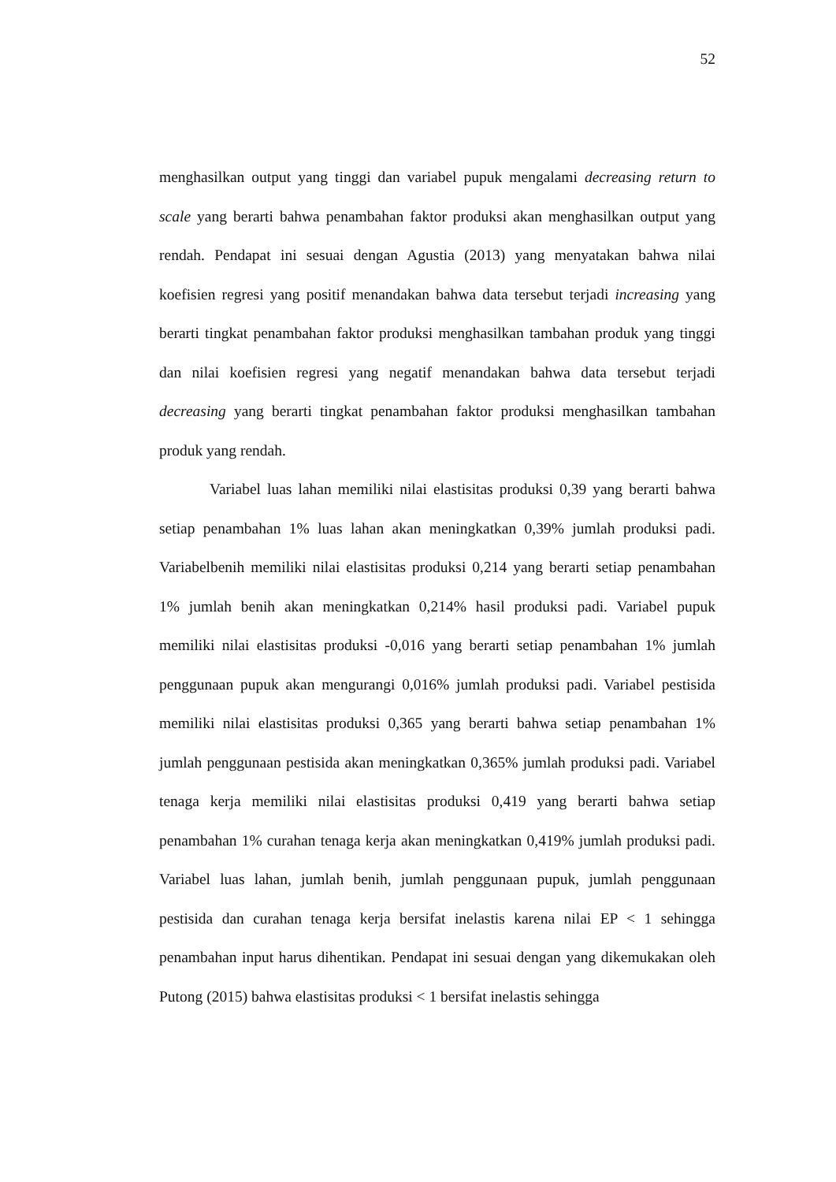52
menghasilkan output yang tinggi dan variabel pupuk mengalami decreasing return to scale yang berarti bahwa penambahan faktor produksi akan menghasilkan output yang rendah. Pendapat ini sesuai dengan Agustia (2013) yang menyatakan bahwa nilai koefisien regresi yang positif menandakan bahwa data tersebut terjadi increasing yang berarti tingkat penambahan faktor produksi menghasilkan tambahan produk yang tinggi dan nilai koefisien regresi yang negatif menandakan bahwa data tersebut terjadi decreasing yang berarti tingkat penambahan faktor produksi menghasilkan tambahan produk yang rendah.
Variabel luas lahan memiliki nilai elastisitas produksi 0,39 yang berarti bahwa setiap penambahan 1% luas lahan akan meningkatkan 0,39% jumlah produksi padi. Variabelbenih memiliki nilai elastisitas produksi 0,214 yang berarti setiap penambahan 1% jumlah benih akan meningkatkan 0,214% hasil produksi padi. Variabel pupuk memiliki nilai elastisitas produksi -0,016 yang berarti setiap penambahan 1% jumlah penggunaan pupuk akan mengurangi 0,016% jumlah produksi padi. Variabel pestisida memiliki nilai elastisitas produksi 0,365 yang berarti bahwa setiap penambahan 1% jumlah penggunaan pestisida akan meningkatkan 0,365% jumlah produksi padi. Variabel tenaga kerja memiliki nilai elastisitas produksi 0,419 yang berarti bahwa setiap penambahan 1% curahan tenaga kerja akan meningkatkan 0,419% jumlah produksi padi. Variabel luas lahan, jumlah benih, jumlah penggunaan pupuk, jumlah penggunaan pestisida dan curahan tenaga kerja bersifat inelastis karena nilai EP < 1 sehingga penambahan input harus dihentikan. Pendapat ini sesuai dengan yang dikemukakan oleh Putong (2015) bahwa elastisitas produksi < 1 bersifat inelastis sehingga